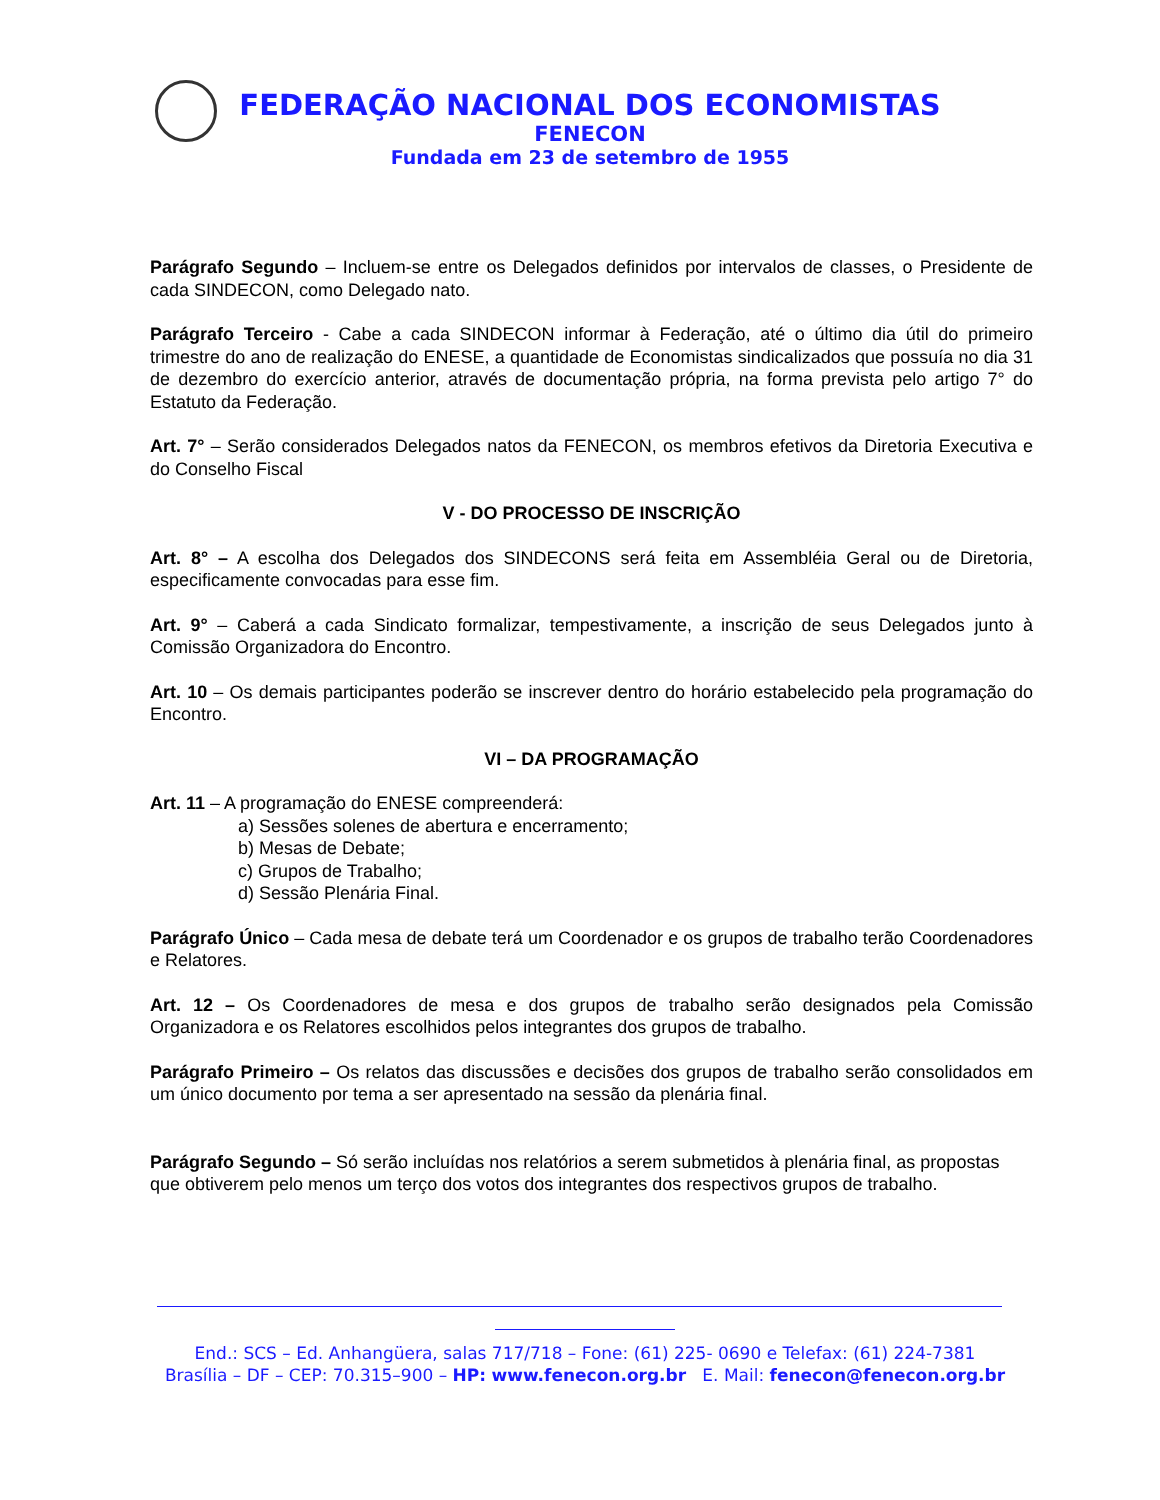FEDERAÇÃO NACIONAL DOS ECONOMISTAS
FENECON
Fundada em 23 de setembro de 1955
Parágrafo Segundo – Incluem-se entre os Delegados definidos por intervalos de classes, o Presidente de cada SINDECON, como Delegado nato.
Parágrafo Terceiro - Cabe a cada SINDECON informar à Federação, até o último dia útil do primeiro trimestre do ano de realização do ENESE, a quantidade de Economistas sindicalizados que possuía no dia 31 de dezembro do exercício anterior, através de documentação própria, na forma prevista pelo artigo 7° do Estatuto da Federação.
Art. 7° – Serão considerados Delegados natos da FENECON, os membros efetivos da Diretoria Executiva e do Conselho Fiscal
V - DO PROCESSO DE INSCRIÇÃO
Art. 8° – A escolha dos Delegados dos SINDECONS será feita em Assembléia Geral ou de Diretoria, especificamente convocadas para esse fim.
Art. 9° – Caberá a cada Sindicato formalizar, tempestivamente, a inscrição de seus Delegados junto à Comissão Organizadora do Encontro.
Art. 10 – Os demais participantes poderão se inscrever dentro do horário estabelecido pela programação do Encontro.
VI – DA PROGRAMAÇÃO
Art. 11 – A programação do ENESE compreenderá:
a) Sessões solenes de abertura e encerramento;
b) Mesas de Debate;
c) Grupos de Trabalho;
d) Sessão Plenária Final.
Parágrafo Único – Cada mesa de debate terá um Coordenador e os grupos de trabalho terão Coordenadores e Relatores.
Art. 12 – Os Coordenadores de mesa e dos grupos de trabalho serão designados pela Comissão Organizadora e os Relatores escolhidos pelos integrantes dos grupos de trabalho.
Parágrafo Primeiro – Os relatos das discussões e decisões dos grupos de trabalho serão consolidados em um único documento por tema a ser apresentado na sessão da plenária final.
Parágrafo Segundo – Só serão incluídas nos relatórios a serem submetidos à plenária final, as propostas que obtiverem pelo menos um terço dos votos dos integrantes dos respectivos grupos de trabalho.
End.: SCS – Ed. Anhangüera, salas 717/718 – Fone: (61) 225- 0690 e Telefax: (61) 224-7381
Brasília – DF – CEP: 70.315–900 – HP: www.fenecon.org.br E. Mail: fenecon@fenecon.org.br